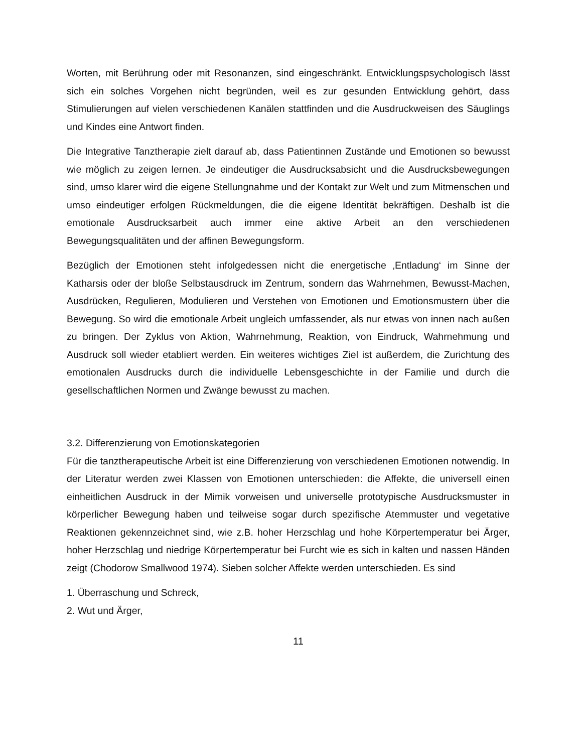Worten, mit Berührung oder mit Resonanzen, sind eingeschränkt. Entwicklungspsychologisch lässt sich ein solches Vorgehen nicht begründen, weil es zur gesunden Entwicklung gehört, dass Stimulierungen auf vielen verschiedenen Kanälen stattfinden und die Ausdruckweisen des Säuglings und Kindes eine Antwort finden.
Die Integrative Tanztherapie zielt darauf ab, dass Patientinnen Zustände und Emotionen so bewusst wie möglich zu zeigen lernen. Je eindeutiger die Ausdrucksabsicht und die Ausdrucksbewegungen sind, umso klarer wird die eigene Stellungnahme und der Kontakt zur Welt und zum Mitmenschen und umso eindeutiger erfolgen Rückmeldungen, die die eigene Identität bekräftigen. Deshalb ist die emotionale Ausdrucksarbeit auch immer eine aktive Arbeit an den verschiedenen Bewegungsqualitäten und der affinen Bewegungsform.
Bezüglich der Emotionen steht infolgedessen nicht die energetische ‚Entladung‘ im Sinne der Katharsis oder der bloße Selbstausdruck im Zentrum, sondern das Wahrnehmen, Bewusst-Machen, Ausdrücken, Regulieren, Modulieren und Verstehen von Emotionen und Emotionsmustern über die Bewegung. So wird die emotionale Arbeit ungleich umfassender, als nur etwas von innen nach außen zu bringen. Der Zyklus von Aktion, Wahrnehmung, Reaktion, von Eindruck, Wahrnehmung und Ausdruck soll wieder etabliert werden. Ein weiteres wichtiges Ziel ist außerdem, die Zurichtung des emotionalen Ausdrucks durch die individuelle Lebensgeschichte in der Familie und durch die gesellschaftlichen Normen und Zwänge bewusst zu machen.
3.2. Differenzierung von Emotionskategorien
Für die tanztherapeutische Arbeit ist eine Differenzierung von verschiedenen Emotionen notwendig. In der Literatur werden zwei Klassen von Emotionen unterschieden: die Affekte, die universell einen einheitlichen Ausdruck in der Mimik vorweisen und universelle prototypische Ausdrucksmuster in körperlicher Bewegung haben und teilweise sogar durch spezifische Atemmuster und vegetative Reaktionen gekennzeichnet sind, wie z.B. hoher Herzschlag und hohe Körpertemperatur bei Ärger, hoher Herzschlag und niedrige Körpertemperatur bei Furcht wie es sich in kalten und nassen Händen zeigt (Chodorow Smallwood 1974). Sieben solcher Affekte werden unterschieden. Es sind
1. Überraschung und Schreck,
2. Wut und Ärger,
11